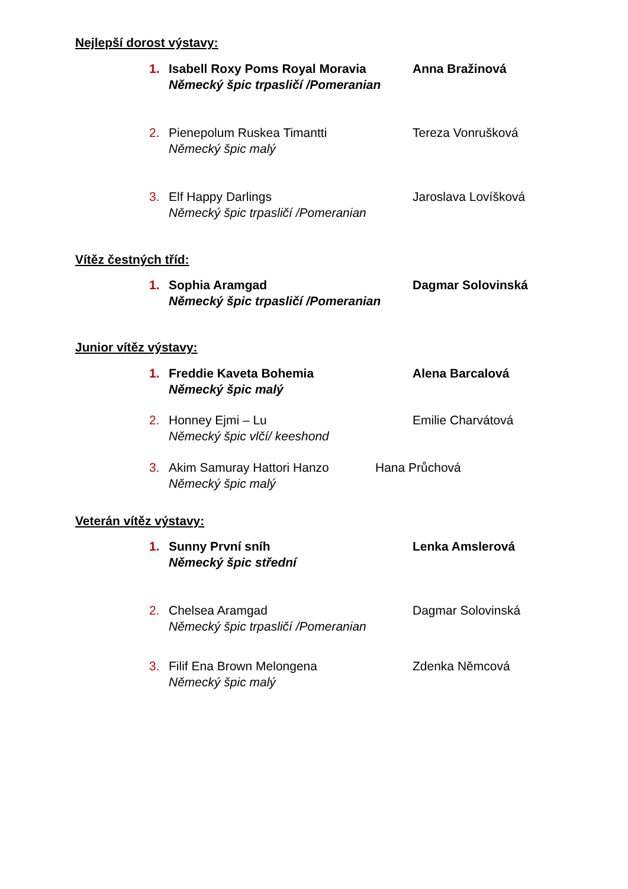Nejlepší dorost výstavy:
1. Isabell Roxy Poms Royal Moravia
Německý špic trpasličí /Pomeranian
Anna Bražinová
2. Pienepolum Ruskea Timantti
Německý špic malý
Tereza Vonrušková
3. Elf Happy Darlings
Německý špic trpasličí /Pomeranian
Jaroslava Lovíšková
Vítěz čestných tříd:
1. Sophia Aramgad
Německý špic trpasličí /Pomeranian
Dagmar Solovinská
Junior vítěz výstavy:
1. Freddie Kaveta Bohemia
Německý špic malý
Alena Barcalová
2. Honney Ejmi – Lu
Německý špic vlčí/ keeshond
Emilie Charvátová
3. Akim Samuray Hattori Hanzo
Německý špic malý
Hana Průchová
Veterán vítěz výstavy:
1. Sunny První sníh
Německý špic střední
Lenka Amslerová
2. Chelsea Aramgad
Německý špic trpasličí /Pomeranian
Dagmar Solovinská
3. Filif Ena Brown Melongena
Německý špic malý
Zdenka Němcová